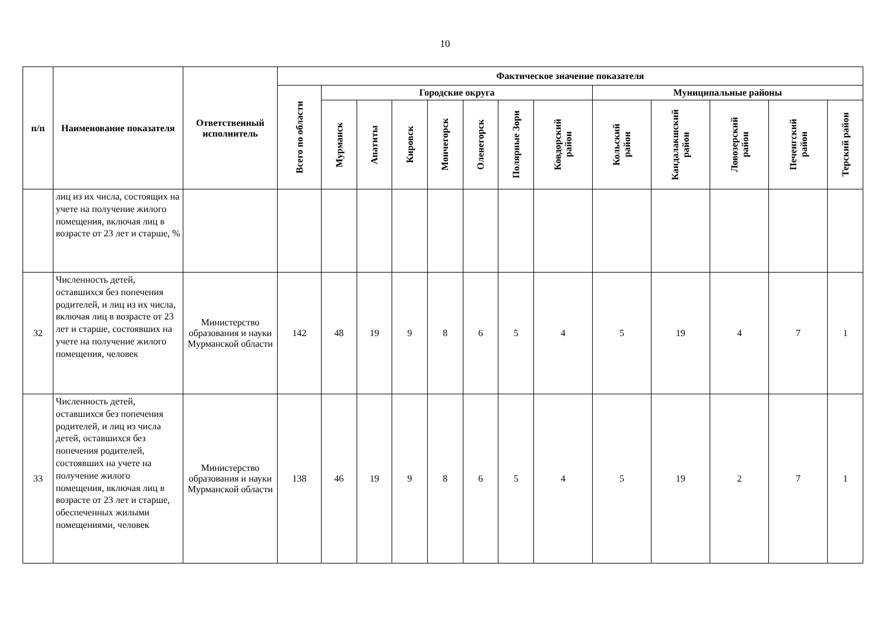10
| п/п | Наименование показателя | Ответственный исполнитель | Фактическое значение показателя | | | | | | | | | | | | |
| --- | --- | --- | --- | --- | --- | --- | --- | --- | --- | --- | --- | --- | --- | --- | --- |
| | | | Всего по области | Городские округа | | | | | | | Муниципальные районы | | | | |
| | | | | Мурманск | Апатиты | Кировск | Мончегорск | Оленегорск | Полярные Зори | Ковдорский район | Кольский район | Кандалакшский район | Ловозерский район | Печенгский район | Терский район |
| | лиц из их числа, состоящих на учете на получение жилого помещения, включая лиц в возрасте от 23 лет и старше, % | | | | | | | | | | | | | | |
| 32 | Численность детей, оставшихся без попечения родителей, и лиц из их числа, включая лиц в возрасте от 23 лет и старше, состоявших на учете на получение жилого помещения, человек | Министерство образования и науки Мурманской области | 142 | 48 | 19 | 9 | 8 | 6 | 5 | 4 | 5 | 19 | 4 | 7 | 1 |
| 33 | Численность детей, оставшихся без попечения родителей, и лиц из числа детей, оставшихся без попечения родителей, состоявших на учете на получение жилого помещения, включая лиц в возрасте от 23 лет и старше, обеспеченных жилыми помещениями, человек | Министерство образования и науки Мурманской области | 138 | 46 | 19 | 9 | 8 | 6 | 5 | 4 | 5 | 19 | 2 | 7 | 1 |